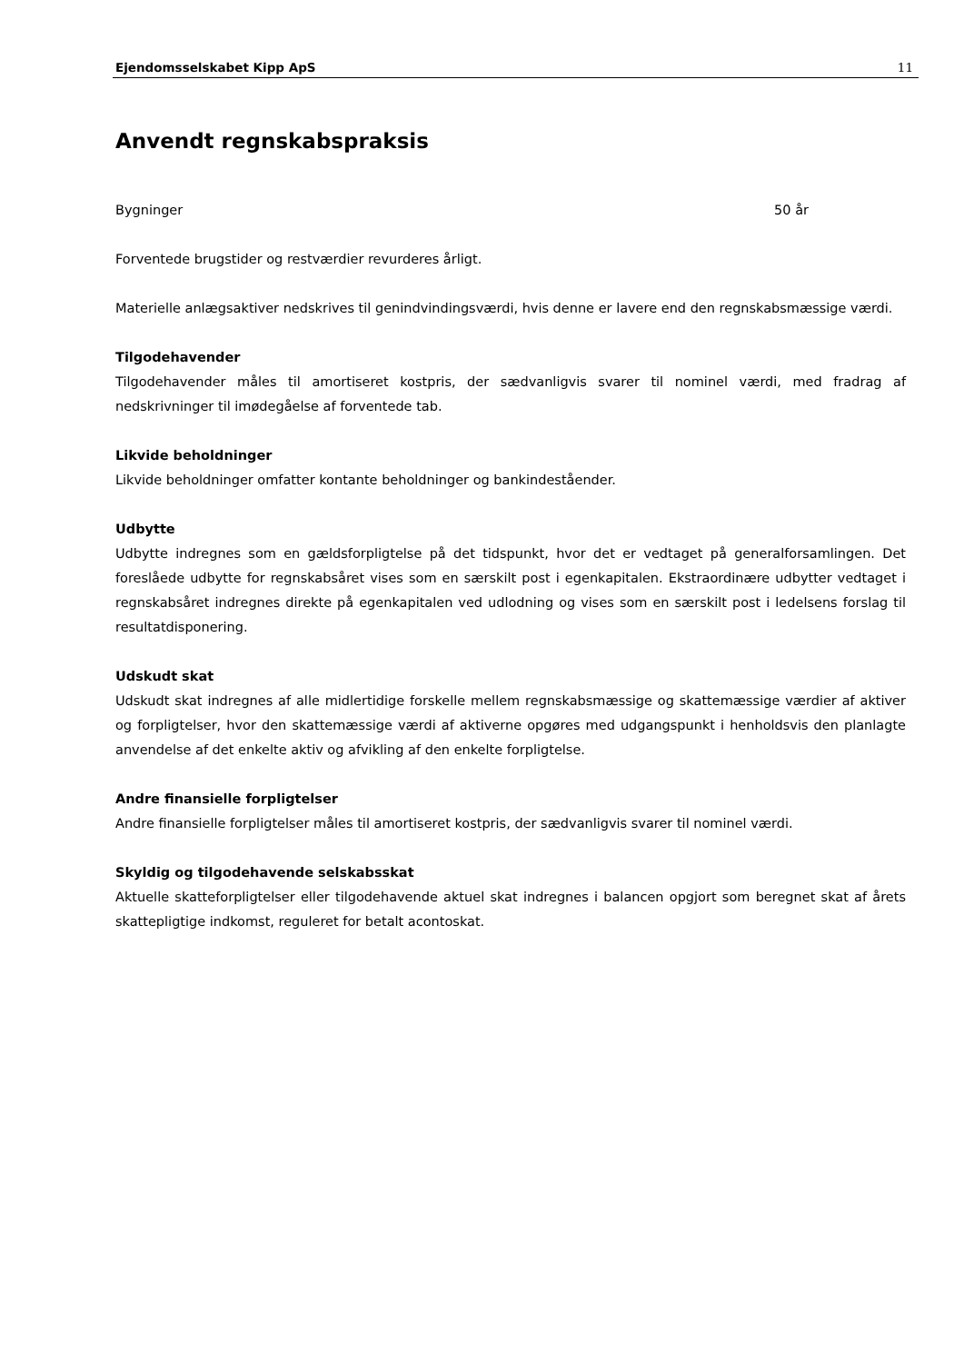Ejendomsselskabet Kipp ApS 11
Anvendt regnskabspraksis
Bygninger 50 år
Forventede brugstider og restværdier revurderes årligt.
Materielle anlægsaktiver nedskrives til genindvindingsværdi, hvis denne er lavere end den regnskabsmæssige værdi.
Tilgodehavender
Tilgodehavender måles til amortiseret kostpris, der sædvanligvis svarer til nominel værdi, med fradrag af nedskrivninger til imødegåelse af forventede tab.
Likvide beholdninger
Likvide beholdninger omfatter kontante beholdninger og bankindeståender.
Udbytte
Udbytte indregnes som en gældsforpligtelse på det tidspunkt, hvor det er vedtaget på generalforsamlingen. Det foreslåede udbytte for regnskabsåret vises som en særskilt post i egenkapitalen. Ekstraordinære udbytter vedtaget i regnskabsåret indregnes direkte på egenkapitalen ved udlodning og vises som en særskilt post i ledelsens forslag til resultatdisponering.
Udskudt skat
Udskudt skat indregnes af alle midlertidige forskelle mellem regnskabsmæssige og skattemæssige værdier af aktiver og forpligtelser, hvor den skattemæssige værdi af aktiverne opgøres med udgangspunkt i henholdsvis den planlagte anvendelse af det enkelte aktiv og afvikling af den enkelte forpligtelse.
Andre finansielle forpligtelser
Andre finansielle forpligtelser måles til amortiseret kostpris, der sædvanligvis svarer til nominel værdi.
Skyldig og tilgodehavende selskabsskat
Aktuelle skatteforpligtelser eller tilgodehavende aktuel skat indregnes i balancen opgjort som beregnet skat af årets skattepligtige indkomst, reguleret for betalt acontoskat.